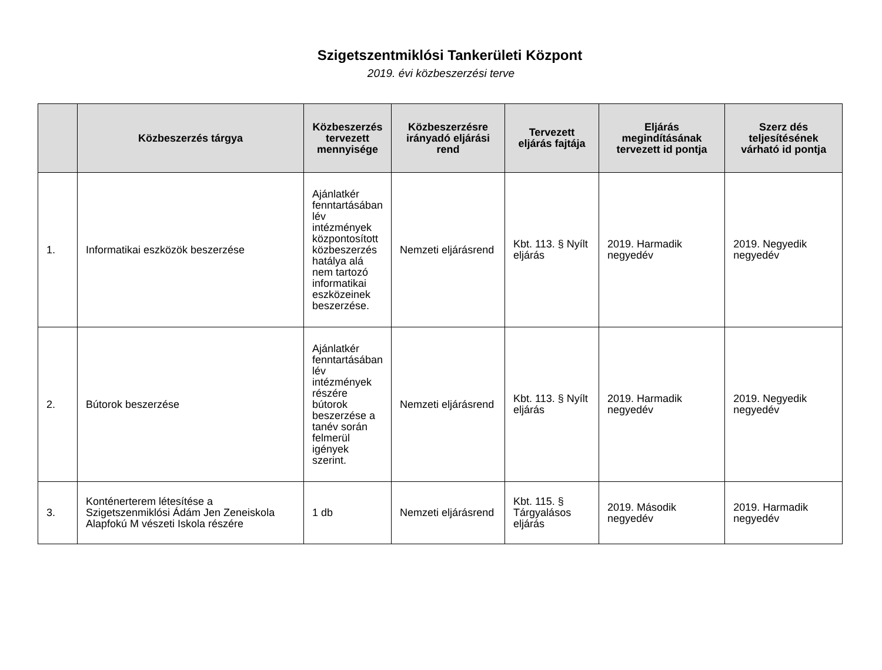Szigetszentmiklósi Tankerületi Központ
2019. évi közbeszerzési terve
| | Közbeszerzés tárgya | Közbeszerzés tervezett mennyisége | Közbeszerzésre irányadó eljárási rend | Tervezett eljárás fajtája | Eljárás megindításának tervezett id pontja | Szerz dés teljesítésének várható id pontja |
| --- | --- | --- | --- | --- | --- | --- |
| 1. | Informatikai eszközök beszerzése | Ajánlatkér fenntartásában lév intézmények központosított közbeszerzés hatálya alá nem tartozó informatikai eszközeinek beszerzése. | Nemzeti eljárásrend | Kbt. 113. § Nyílt eljárás | 2019. Harmadik negyedév | 2019. Negyedik negyedév |
| 2. | Bútorok beszerzése | Ajánlatkér fenntartásában lév intézmények részére bútorok beszerzése a tanév során felmerül igények szerint. | Nemzeti eljárásrend | Kbt. 113. § Nyílt eljárás | 2019. Harmadik negyedév | 2019. Negyedik negyedév |
| 3. | Konténerterem létesítése a Szigetszenmiklósi Ádám Jen Zeneiskola Alapfokú M vészeti Iskola részére | 1 db | Nemzeti eljárásrend | Kbt. 115. § Tárgyalásos eljárás | 2019. Második negyedév | 2019. Harmadik negyedév |